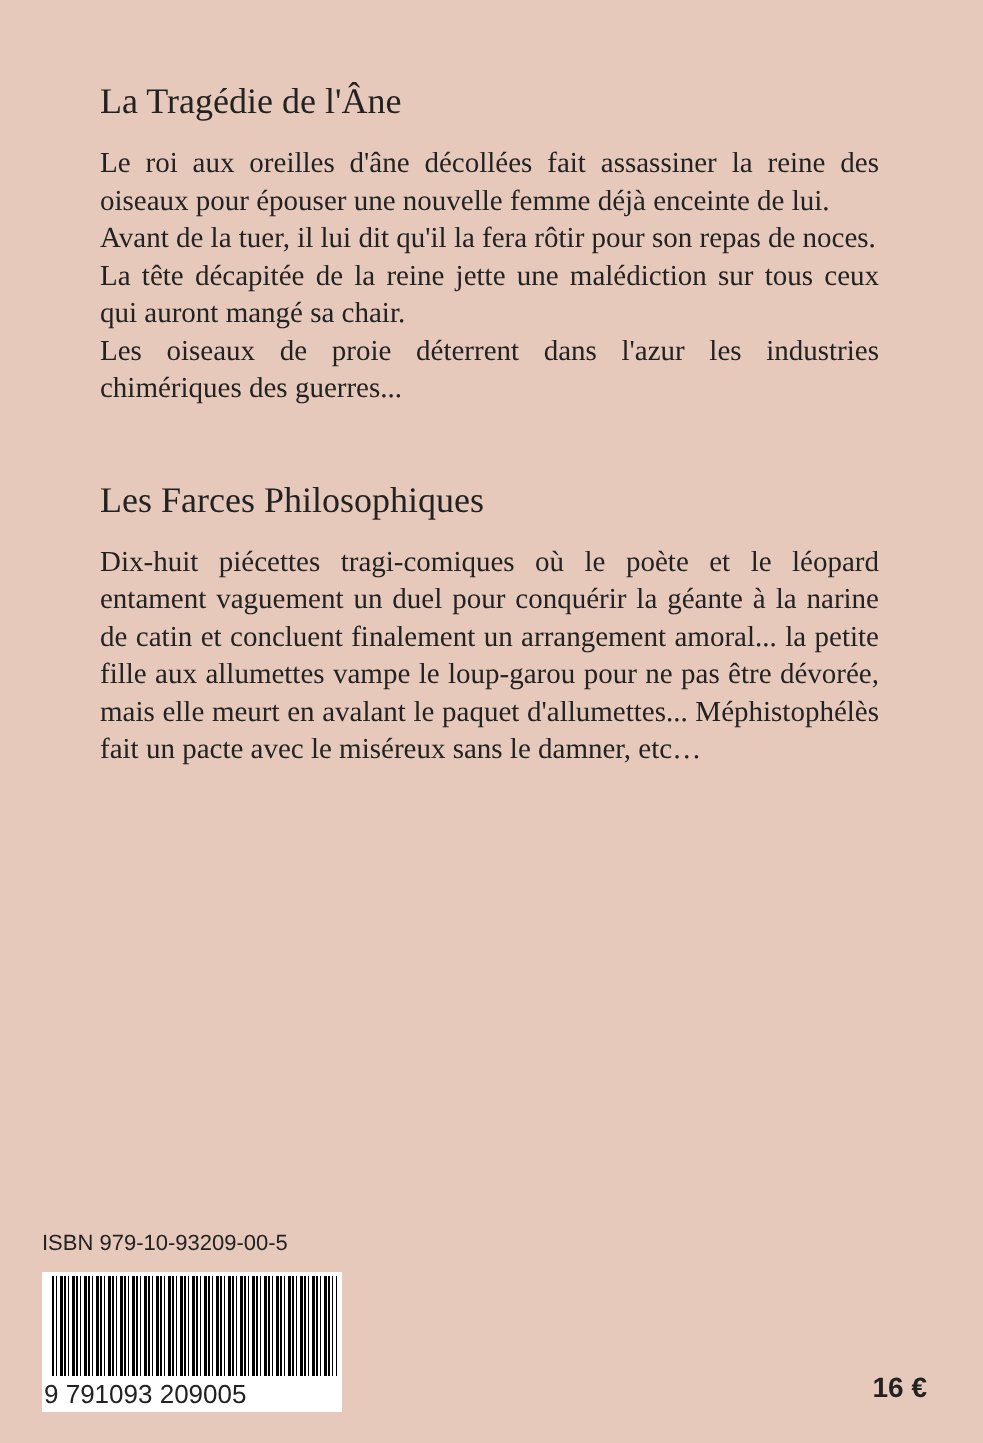La Tragédie de l'Âne
Le roi aux oreilles d'âne décollées fait assassiner la reine des oiseaux pour épouser une nouvelle femme déjà enceinte de lui.
Avant de la tuer, il lui dit qu'il la fera rôtir pour son repas de noces.
La tête décapitée de la reine jette une malédiction sur tous ceux qui auront mangé sa chair.
Les oiseaux de proie déterrent dans l'azur les industries chimériques des guerres...
Les Farces Philosophiques
Dix-huit piécettes tragi-comiques où le poète et le léopard entament vaguement un duel pour conquérir la géante à la narine de catin et concluent finalement un arrangement amoral... la petite fille aux allumettes vampe le loup-garou pour ne pas être dévorée, mais elle meurt en avalant le paquet d'allumettes... Méphistophélès fait un pacte avec le miséreux sans le damner, etc…
ISBN 979-10-93209-00-5
9 791093 209005
16 €